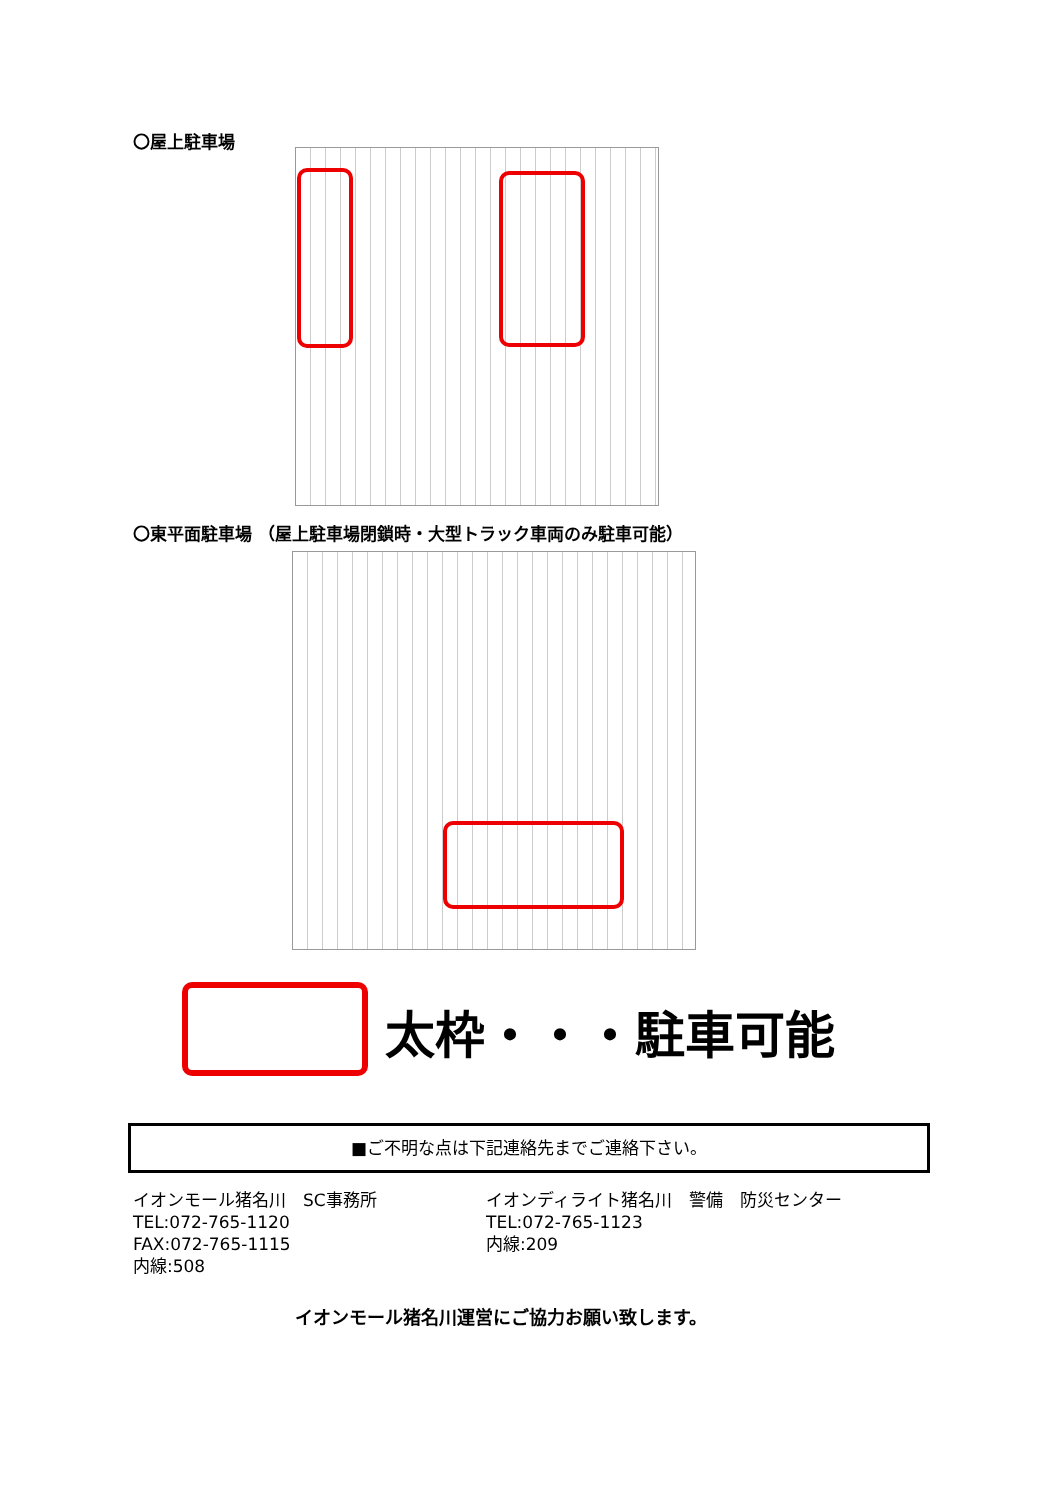〇屋上駐車場
〇東平面駐車場 （屋上駐車場閉鎖時・大型トラック車両のみ駐車可能）
太枠・・・駐車可能
■ご不明な点は下記連絡先までご連絡下さい。
イオンモール猪名川　SC事務所
TEL:072-765-1120
FAX:072-765-1115
内線:508
イオンディライト猪名川　警備　防災センター
TEL:072-765-1123
内線:209
イオンモール猪名川運営にご協力お願い致します。